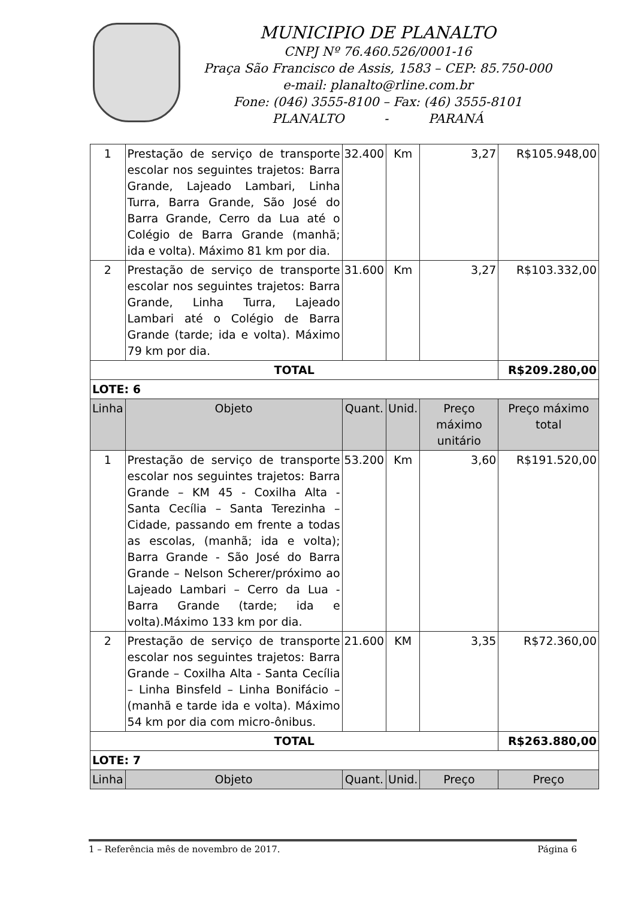MUNICIPIO DE PLANALTO
CNPJ Nº 76.460.526/0001-16
Praça São Francisco de Assis, 1583 – CEP: 85.750-000
e-mail: planalto@rline.com.br
Fone: (046) 3555-8100 – Fax: (46) 3555-8101
PLANALTO - PARANÁ
| 1 | Prestação de serviço de transporte escolar nos seguintes trajetos: Barra Grande, Lajeado Lambari, Linha Turra, Barra Grande, São José do Barra Grande, Cerro da Lua até o Colégio de Barra Grande (manhã; ida e volta). Máximo 81 km por dia. | 32.400 | Km | 3,27 | R$105.948,00 |
| 2 | Prestação de serviço de transporte escolar nos seguintes trajetos: Barra Grande, Linha Turra, Lajeado Lambari até o Colégio de Barra Grande (tarde; ida e volta). Máximo 79 km por dia. | 31.600 | Km | 3,27 | R$103.332,00 |
| TOTAL | | | | | R$209.280,00 |
| LOTE: 6 | | | | | |
| Linha | Objeto | Quant. | Unid. | Preço máximo unitário | Preço máximo total |
| 1 | Prestação de serviço de transporte escolar nos seguintes trajetos: Barra Grande – KM 45 - Coxilha Alta - Santa Cecília – Santa Terezinha – Cidade, passando em frente a todas as escolas, (manhã; ida e volta); Barra Grande - São José do Barra Grande – Nelson Scherer/próximo ao Lajeado Lambari – Cerro da Lua - Barra Grande (tarde; ida e volta).Máximo 133 km por dia. | 53.200 | Km | 3,60 | R$191.520,00 |
| 2 | Prestação de serviço de transporte escolar nos seguintes trajetos: Barra Grande – Coxilha Alta - Santa Cecília – Linha Binsfeld – Linha Bonifácio – (manhã e tarde ida e volta). Máximo 54 km por dia com micro-ônibus. | 21.600 | KM | 3,35 | R$72.360,00 |
| TOTAL | | | | | R$263.880,00 |
| LOTE: 7 | | | | | |
| Linha | Objeto | Quant. | Unid. | Preço | Preço |
1 – Referência mês de novembro de 2017. Página 6